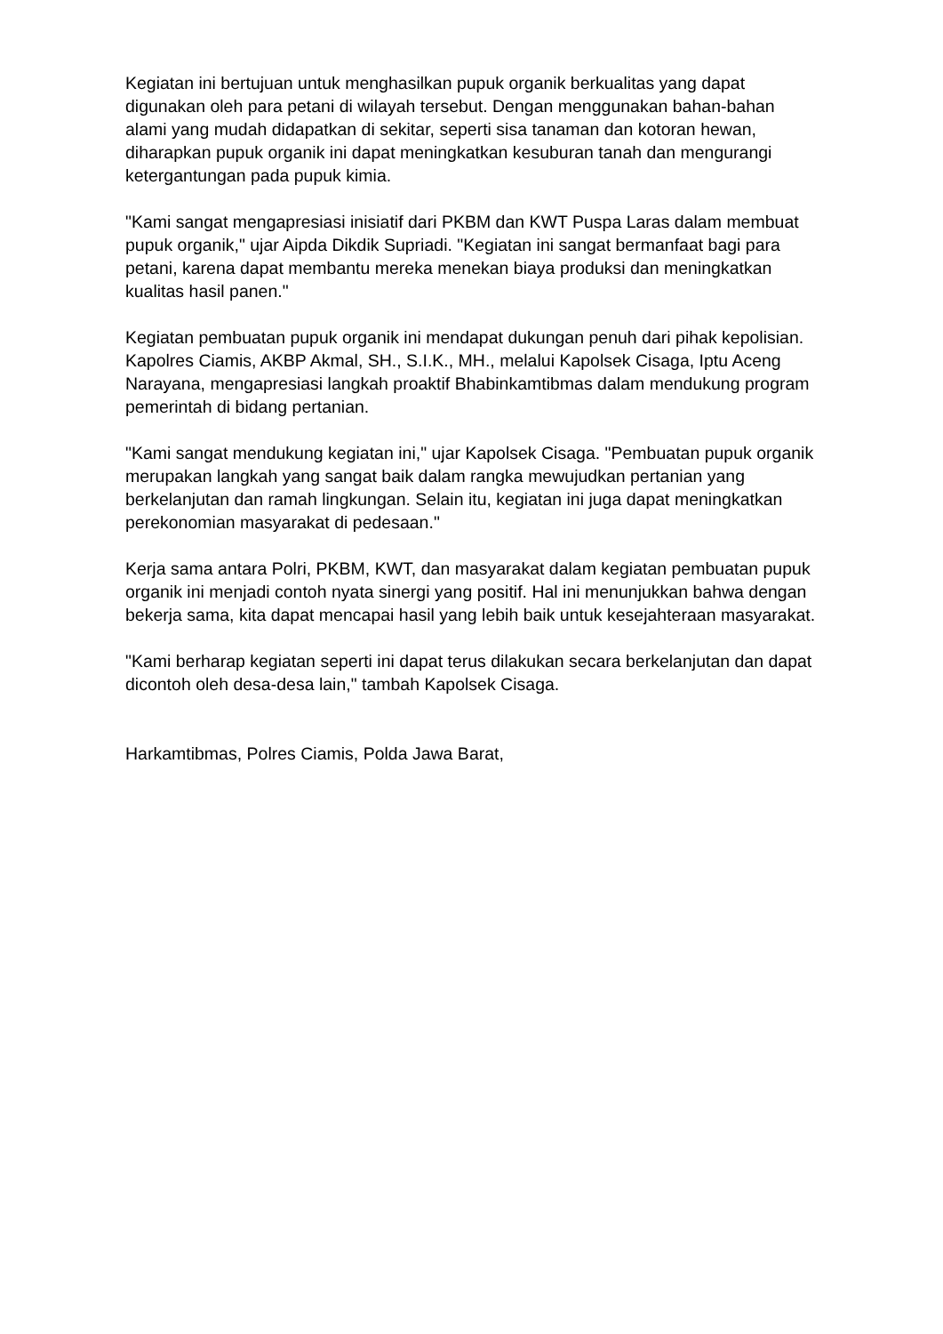Kegiatan ini bertujuan untuk menghasilkan pupuk organik berkualitas yang dapat digunakan oleh para petani di wilayah tersebut. Dengan menggunakan bahan-bahan alami yang mudah didapatkan di sekitar, seperti sisa tanaman dan kotoran hewan, diharapkan pupuk organik ini dapat meningkatkan kesuburan tanah dan mengurangi ketergantungan pada pupuk kimia.
"Kami sangat mengapresiasi inisiatif dari PKBM dan KWT Puspa Laras dalam membuat pupuk organik," ujar Aipda Dikdik Supriadi. "Kegiatan ini sangat bermanfaat bagi para petani, karena dapat membantu mereka menekan biaya produksi dan meningkatkan kualitas hasil panen."
Kegiatan pembuatan pupuk organik ini mendapat dukungan penuh dari pihak kepolisian. Kapolres Ciamis, AKBP Akmal, SH., S.I.K., MH., melalui Kapolsek Cisaga, Iptu Aceng Narayana, mengapresiasi langkah proaktif Bhabinkamtibmas dalam mendukung program pemerintah di bidang pertanian.
"Kami sangat mendukung kegiatan ini," ujar Kapolsek Cisaga. "Pembuatan pupuk organik merupakan langkah yang sangat baik dalam rangka mewujudkan pertanian yang berkelanjutan dan ramah lingkungan. Selain itu, kegiatan ini juga dapat meningkatkan perekonomian masyarakat di pedesaan."
Kerja sama antara Polri, PKBM, KWT, dan masyarakat dalam kegiatan pembuatan pupuk organik ini menjadi contoh nyata sinergi yang positif. Hal ini menunjukkan bahwa dengan bekerja sama, kita dapat mencapai hasil yang lebih baik untuk kesejahteraan masyarakat.
"Kami berharap kegiatan seperti ini dapat terus dilakukan secara berkelanjutan dan dapat dicontoh oleh desa-desa lain," tambah Kapolsek Cisaga.
Harkamtibmas, Polres Ciamis, Polda Jawa Barat,